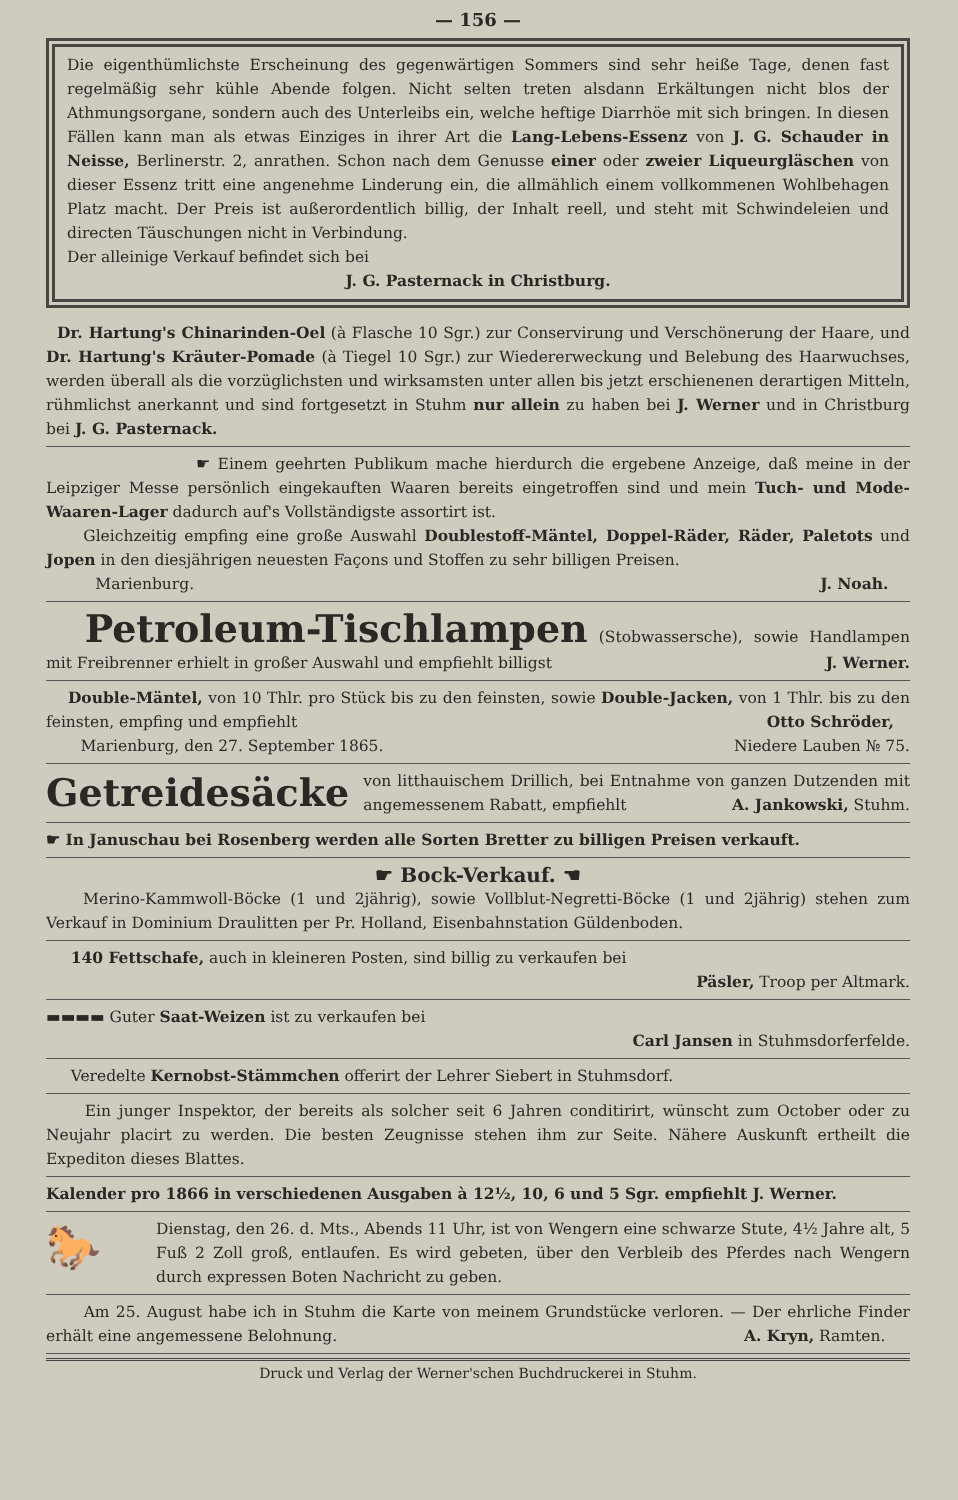— 156 —
Die eigenthümlichste Erscheinung des gegenwärtigen Sommers sind sehr heiße Tage, denen fast regelmäßig sehr kühle Abende folgen. Nicht selten treten alsdann Erkältungen nicht blos der Athmungsorgane, sondern auch des Unterleibs ein, welche heftige Diarrhöe mit sich bringen. In diesen Fällen kann man als etwas Einziges in ihrer Art die Lang-Lebens-Essenz von J. G. Schauder in Neisse, Berlinerstr. 2, anrathen. Schon nach dem Genusse einer oder zweier Liqueurgläschen von dieser Essenz tritt eine angenehme Linderung ein, die allmählich einem vollkommenen Wohlbehagen Platz macht. Der Preis ist außerordentlich billig, der Inhalt reell, und steht mit Schwindeleien und directen Täuschungen nicht in Verbindung.
Der alleinige Verkauf befindet sich bei
J. G. Pasternack in Christburg.
Dr. Hartung's Chinarinden-Oel (à Flasche 10 Sgr.) zur Conservirung und Verschönerung der Haare, und Dr. Hartung's Kräuter-Pomade (à Tiegel 10 Sgr.) zur Wiedererweckung und Belebung des Haarwuchses, werden überall als die vorzüglichsten und wirksamsten unter allen bis jetzt erschienenen derartigen Mitteln, rühmlichst anerkannt und sind fortgesetzt in Stuhm nur allein zu haben bei J. Werner und in Christburg bei J. G. Pasternack.
☛ Einem geehrten Publikum mache hierdurch die ergebene Anzeige, daß meine in der Leipziger Messe persönlich eingekauften Waaren bereits eingetroffen sind und mein Tuch- und Mode-Waaren-Lager dadurch auf's Vollständigste assortirt ist.
Gleichzeitig empfing eine große Auswahl Doublestoff-Mäntel, Doppel-Räder, Räder, Paletots und Jopen in den diesjährigen neuesten Façons und Stoffen zu sehr billigen Preisen.
Marienburg. J. Noah.
Petroleum-Tischlampen (Stobwassersche), sowie Handlampen mit Freibrenner erhielt in großer Auswahl und empfiehlt billigst J. Werner.
Double-Mäntel, von 10 Thlr. pro Stück bis zu den feinsten, sowie Double-Jacken, von 1 Thlr. bis zu den feinsten, empfing und empfiehlt Otto Schröder,
Marienburg, den 27. September 1865. Niedere Lauben № 75.
Getreidesäcke
von litthauischem Drillich, bei Entnahme von ganzen Dutzenden mit angemessenem Rabatt, empfiehlt A. Jankowski, Stuhm.
☛ In Januschau bei Rosenberg werden alle Sorten Bretter zu billigen Preisen verkauft.
☛ Bock-Verkauf. ☚
Merino-Kammwoll-Böcke (1 und 2jährig), sowie Vollblut-Negretti-Böcke (1 und 2jährig) stehen zum Verkauf in Dominium Draulitten per Pr. Holland, Eisenbahnstation Güldenboden.
140 Fettschafe, auch in kleineren Posten, sind billig zu verkaufen bei
Päsler, Troop per Altmark.
▬▬▬▬ Guter Saat-Weizen ist zu verkaufen bei
Carl Jansen in Stuhmsdorferfelde.
Veredelte Kernobst-Stämmchen offerirt der Lehrer Siebert in Stuhmsdorf.
Ein junger Inspektor, der bereits als solcher seit 6 Jahren conditirirt, wünscht zum October oder zu Neujahr placirt zu werden. Die besten Zeugnisse stehen ihm zur Seite. Nähere Auskunft ertheilt die Expediton dieses Blattes.
Kalender pro 1866 in verschiedenen Ausgaben à 12½, 10, 6 und 5 Sgr. empfiehlt J. Werner.
🐎
Dienstag, den 26. d. Mts., Abends 11 Uhr, ist von Wengern eine schwarze Stute, 4½ Jahre alt, 5 Fuß 2 Zoll groß, entlaufen. Es wird gebeten, über den Verbleib des Pferdes nach Wengern durch expressen Boten Nachricht zu geben.
Am 25. August habe ich in Stuhm die Karte von meinem Grundstücke verloren. — Der ehrliche Finder erhält eine angemessene Belohnung. A. Kryn, Ramten.
Druck und Verlag der Werner'schen Buchdruckerei in Stuhm.